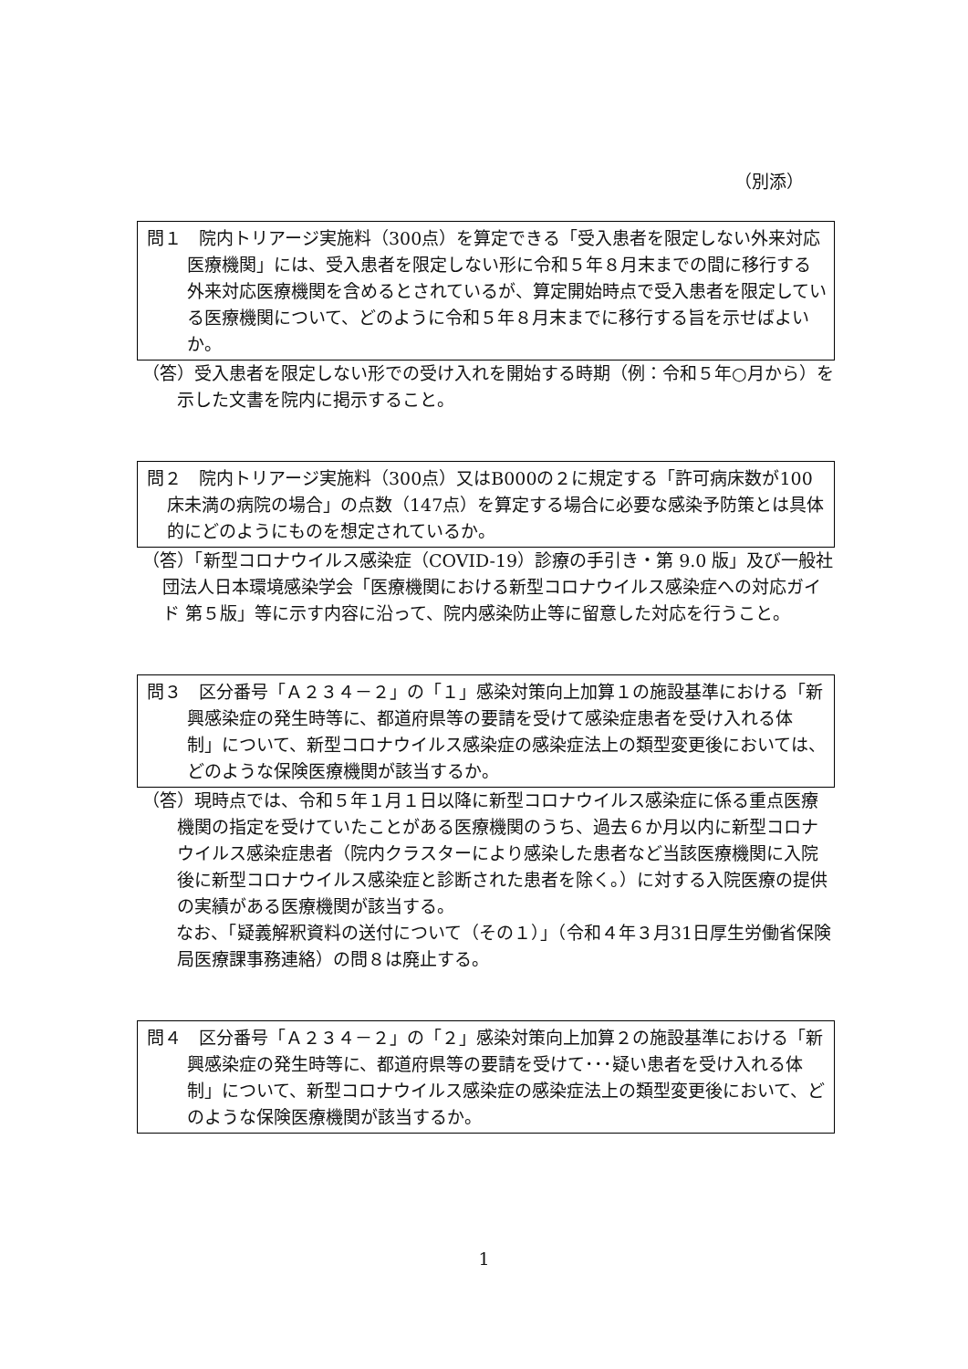（別添）
問１　院内トリアージ実施料（300点）を算定できる「受入患者を限定しない外来対応医療機関」には、受入患者を限定しない形に令和５年８月末までの間に移行する外来対応医療機関を含めるとされているが、算定開始時点で受入患者を限定している医療機関について、どのように令和５年８月末までに移行する旨を示せばよいか。
（答）受入患者を限定しない形での受け入れを開始する時期（例：令和５年○月から）を示した文書を院内に掲示すること。
問２　院内トリアージ実施料（300点）又はB000の２に規定する「許可病床数が100床未満の病院の場合」の点数（147点）を算定する場合に必要な感染予防策とは具体的にどのようにものを想定されているか。
（答）「新型コロナウイルス感染症（COVID-19）診療の手引き・第 9.0 版」及び一般社団法人日本環境感染学会「医療機関における新型コロナウイルス感染症への対応ガイド 第５版」等に示す内容に沿って、院内感染防止等に留意した対応を行うこと。
問３　区分番号「Ａ２３４－２」の「１」感染対策向上加算１の施設基準における「新興感染症の発生時等に、都道府県等の要請を受けて感染症患者を受け入れる体制」について、新型コロナウイルス感染症の感染症法上の類型変更後においては、どのような保険医療機関が該当するか。
（答）現時点では、令和５年１月１日以降に新型コロナウイルス感染症に係る重点医療機関の指定を受けていたことがある医療機関のうち、過去６か月以内に新型コロナウイルス感染症患者（院内クラスターにより感染した患者など当該医療機関に入院後に新型コロナウイルス感染症と診断された患者を除く。）に対する入院医療の提供の実績がある医療機関が該当する。
　なお、「疑義解釈資料の送付について（その１）」（令和４年３月31日厚生労働省保険局医療課事務連絡）の問８は廃止する。
問４　区分番号「Ａ２３４－２」の「２」感染対策向上加算２の施設基準における「新興感染症の発生時等に、都道府県等の要請を受けて･･･疑い患者を受け入れる体制」について、新型コロナウイルス感染症の感染症法上の類型変更後において、どのような保険医療機関が該当するか。
1